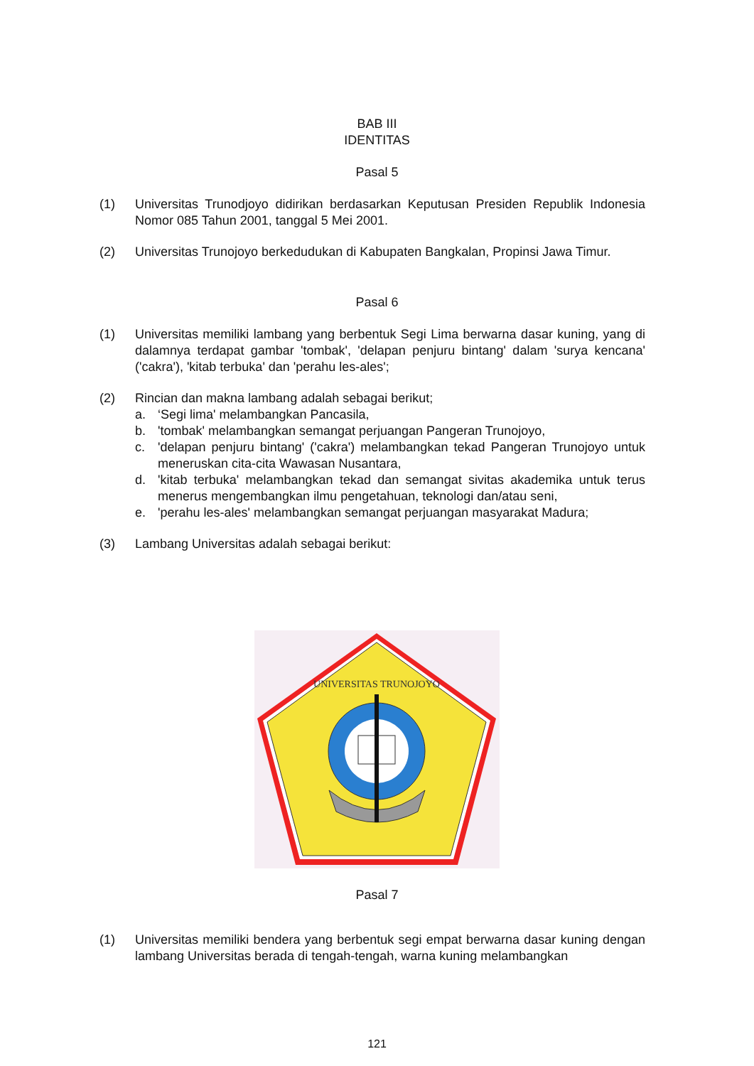BAB III
IDENTITAS
Pasal 5
(1) Universitas Trunodjoyo didirikan berdasarkan Keputusan Presiden Republik Indonesia Nomor 085 Tahun 2001, tanggal 5 Mei 2001.
(2) Universitas Trunojoyo berkedudukan di Kabupaten Bangkalan, Propinsi Jawa Timur.
Pasal 6
(1) Universitas memiliki lambang yang berbentuk Segi Lima berwarna dasar kuning, yang di dalamnya terdapat gambar 'tombak', 'delapan penjuru bintang' dalam 'surya kencana' ('cakra'), 'kitab terbuka' dan 'perahu les-ales';
(2) Rincian dan makna lambang adalah sebagai berikut;
a. ‘Segi lima' melambangkan Pancasila,
b. 'tombak' melambangkan semangat perjuangan Pangeran Trunojoyo,
c. 'delapan penjuru bintang' ('cakra') melambangkan tekad Pangeran Trunojoyo untuk meneruskan cita-cita Wawasan Nusantara,
d. 'kitab terbuka' melambangkan tekad dan semangat sivitas akademika untuk terus menerus mengembangkan ilmu pengetahuan, teknologi dan/atau seni,
e. 'perahu les-ales' melambangkan semangat perjuangan masyarakat Madura;
(3) Lambang Universitas adalah sebagai berikut:
UNIVERSITAS TRUNOJOYO
Pasal 7
(1) Universitas memiliki bendera yang berbentuk segi empat berwarna dasar kuning dengan lambang Universitas berada di tengah-tengah, warna kuning melambangkan
121